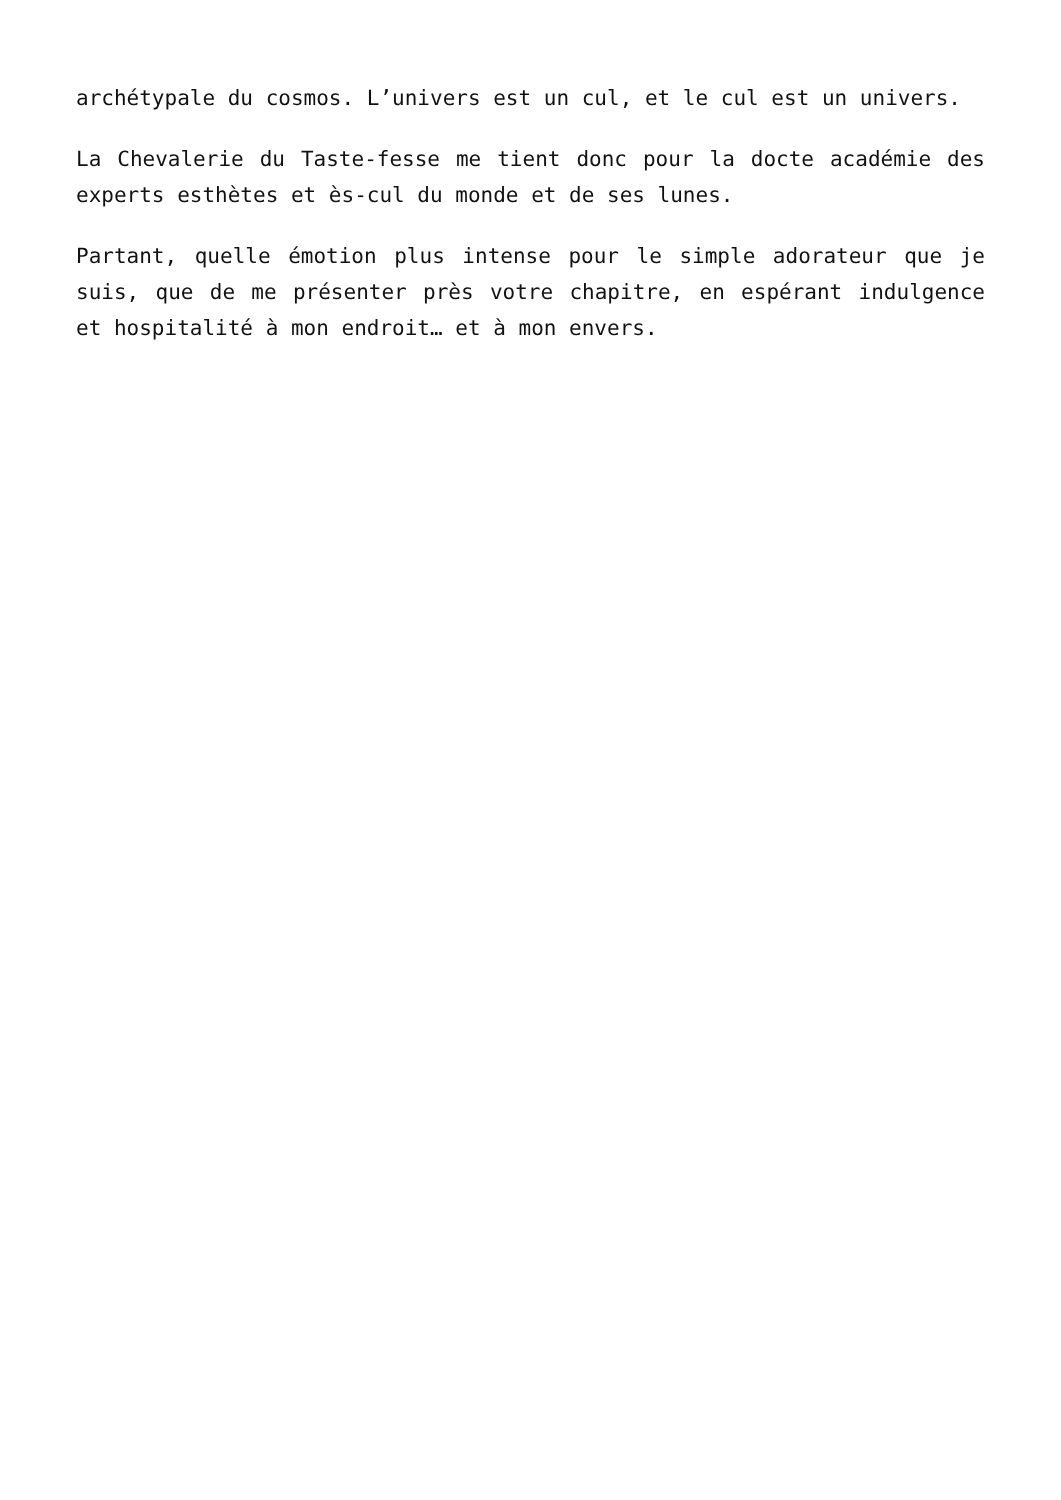archétypale du cosmos. L’univers est un cul, et le cul est un univers.
La Chevalerie du Taste-fesse me tient donc pour la docte académie des experts esthètes et ès-cul du monde et de ses lunes.
Partant, quelle émotion plus intense pour le simple adorateur que je suis, que de me présenter près votre chapitre, en espérant indulgence et hospitalité à mon endroit… et à mon envers.